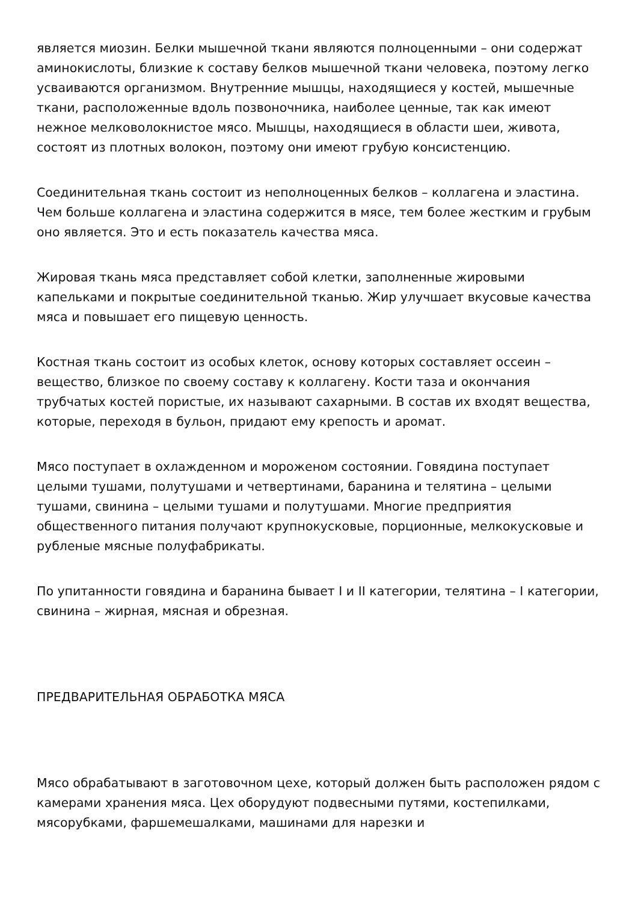является миозин. Белки мышечной ткани являются полноценными – они содержат аминокислоты, близкие к составу белков мышечной ткани человека, поэтому легко усваиваются организмом. Внутренние мышцы, находящиеся у костей, мышечные ткани, расположенные вдоль позвоночника, наиболее ценные, так как имеют нежное мелковолокнистое мясо. Мышцы, находящиеся в области шеи, живота, состоят из плотных волокон, поэтому они имеют грубую консистенцию.
Соединительная ткань состоит из неполноценных белков – коллагена и эластина. Чем больше коллагена и эластина содержится в мясе, тем более жестким и грубым оно является. Это и есть показатель качества мяса.
Жировая ткань мяса представляет собой клетки, заполненные жировыми капельками и покрытые соединительной тканью. Жир улучшает вкусовые качества мяса и повышает его пищевую ценность.
Костная ткань состоит из особых клеток, основу которых составляет оссеин – вещество, близкое по своему составу к коллагену. Кости таза и окончания трубчатых костей пористые, их называют сахарными. В состав их входят вещества, которые, переходя в бульон, придают ему крепость и аромат.
Мясо поступает в охлажденном и мороженом состоянии. Говядина поступает целыми тушами, полутушами и четвертинами, баранина и телятина – целыми тушами, свинина – целыми тушами и полутушами. Многие предприятия общественного питания получают крупнокусковые, порционные, мелкокусковые и рубленые мясные полуфабрикаты.
По упитанности говядина и баранина бывает I и II категории, телятина – I категории, свинина – жирная, мясная и обрезная.
ПРЕДВАРИТЕЛЬНАЯ ОБРАБОТКА МЯСА
Мясо обрабатывают в заготовочном цехе, который должен быть расположен рядом с камерами хранения мяса. Цех оборудуют подвесными путями, костепилками, мясорубками, фаршемешалками, машинами для нарезки и